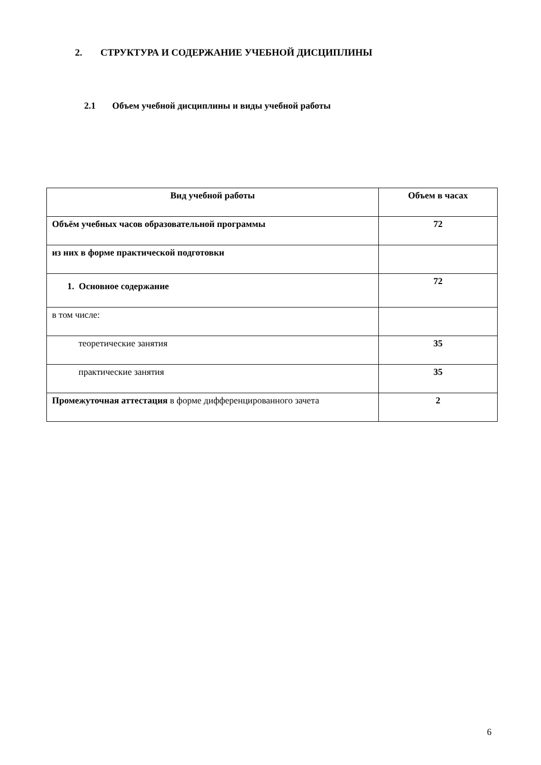2. СТРУКТУРА И СОДЕРЖАНИЕ УЧЕБНОЙ ДИСЦИПЛИНЫ
2.1 Объем учебной дисциплины и виды учебной работы
| Вид учебной работы | Объем в часах |
| --- | --- |
| Объём учебных часов образовательной программы | 72 |
| из них в форме практической подготовки | |
| 1. Основное содержание | 72 |
| в том числе: | |
| теоретические занятия | 35 |
| практические занятия | 35 |
| Промежуточная аттестация в форме дифференцированного зачета | 2 |
6